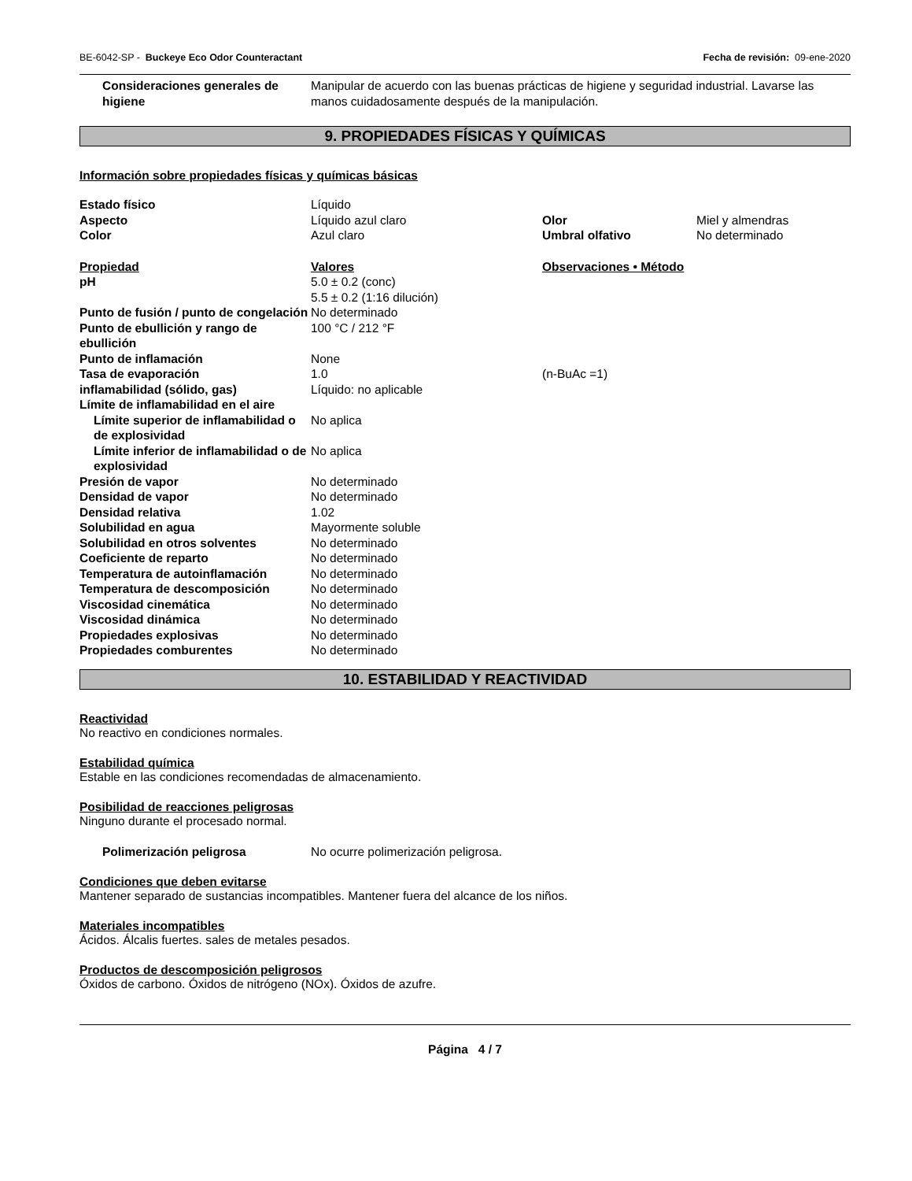BE-6042-SP - Buckeye Eco Odor Counteractant Fecha de revisión: 09-ene-2020
| Consideraciones generales de higiene | Manipular de acuerdo con las buenas prácticas de higiene y seguridad industrial. Lavarse las manos cuidadosamente después de la manipulación. |
9. PROPIEDADES FÍSICAS Y QUÍMICAS
Información sobre propiedades físicas y químicas básicas
| Estado físico | Líquido | | |
| Aspecto | Líquido azul claro | Olor | Miel y almendras |
| Color | Azul claro | Umbral olfativo | No determinado |
| Propiedad | Valores | Observaciones • Método | |
| pH | 5.0 ± 0.2 (conc) 5.5 ± 0.2 (1:16 dilución) | | |
| Punto de fusión / punto de congelación | No determinado | | |
| Punto de ebullición y rango de ebullición | 100 °C / 212 °F | | |
| Punto de inflamación | None | | |
| Tasa de evaporación | 1.0 | (n-BuAc =1) | |
| inflamabilidad (sólido, gas) | Líquido: no aplicable | | |
| Límite de inflamabilidad en el aire | | | |
| Límite superior de inflamabilidad o de explosividad | No aplica | | |
| Límite inferior de inflamabilidad o de explosividad | No aplica | | |
| Presión de vapor | No determinado | | |
| Densidad de vapor | No determinado | | |
| Densidad relativa | 1.02 | | |
| Solubilidad en agua | Mayormente soluble | | |
| Solubilidad en otros solventes | No determinado | | |
| Coeficiente de reparto | No determinado | | |
| Temperatura de autoinflamación | No determinado | | |
| Temperatura de descomposición | No determinado | | |
| Viscosidad cinemática | No determinado | | |
| Viscosidad dinámica | No determinado | | |
| Propiedades explosivas | No determinado | | |
| Propiedades comburentes | No determinado | | |
10. ESTABILIDAD Y REACTIVIDAD
Reactividad
No reactivo en condiciones normales.
Estabilidad química
Estable en las condiciones recomendadas de almacenamiento.
Posibilidad de reacciones peligrosas
Ninguno durante el procesado normal.
| Polimerización peligrosa | No ocurre polimerización peligrosa. |
Condiciones que deben evitarse
Mantener separado de sustancias incompatibles. Mantener fuera del alcance de los niños.
Materiales incompatibles
Ácidos. Álcalis fuertes. sales de metales pesados.
Productos de descomposición peligrosos
Óxidos de carbono. Óxidos de nitrógeno (NOx). Óxidos de azufre.
Página 4 / 7